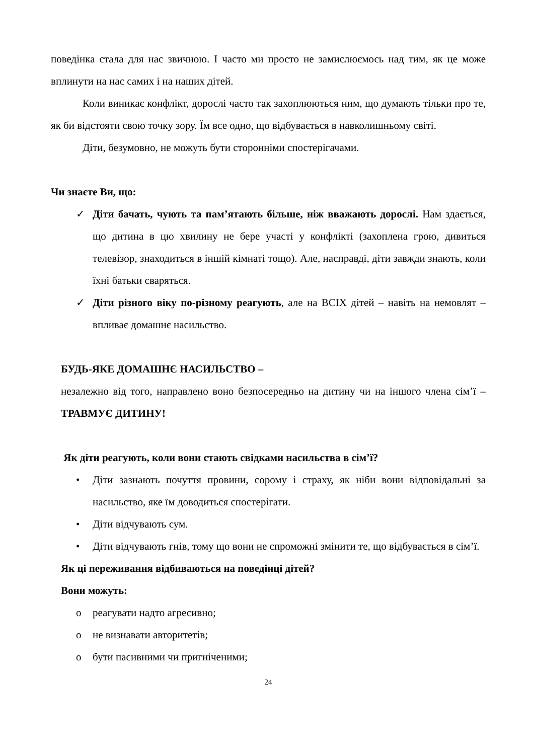поведінка стала для нас звичною. І часто ми просто не замислюємось над тим, як це може вплинути на нас самих і на наших дітей.
Коли виникає конфлікт, дорослі часто так захоплюються ним, що думають тільки про те, як би відстояти свою точку зору. Їм все одно, що відбувається в навколишньому світі.
Діти, безумовно, не можуть бути сторонніми спостерігачами.
Чи знаєте Ви, що:
✓ Діти бачать, чують та пам’ятають більше, ніж вважають дорослі. Нам здається, що дитина в цю хвилину не бере участі у конфлікті (захоплена грою, дивиться телевізор, знаходиться в іншій кімнаті тощо). Але, насправді, діти завжди знають, коли їхні батьки сваряться.
✓ Діти різного віку по-різному реагують, але на ВСІХ дітей – навіть на немовлят – впливає домашнє насильство.
БУДЬ-ЯКЕ ДОМАШНЄ НАСИЛЬСТВО –
незалежно від того, направлено воно безпосередньо на дитину чи на іншого члена сім’ї – ТРАВМУЄ ДИТИНУ!
Як діти реагують, коли вони стають свідками насильства в сім’ї?
• Діти зазнають почуття провини, сорому і страху, як ніби вони відповідальні за насильство, яке їм доводиться спостерігати.
• Діти відчувають сум.
• Діти відчувають гнів, тому що вони не спроможні змінити те, що відбувається в сім’ї.
Як ці переживання відбиваються на поведінці дітей?
Вони можуть:
o реагувати надто агресивно;
o не визнавати авторитетів;
o бути пасивними чи пригніченими;
24